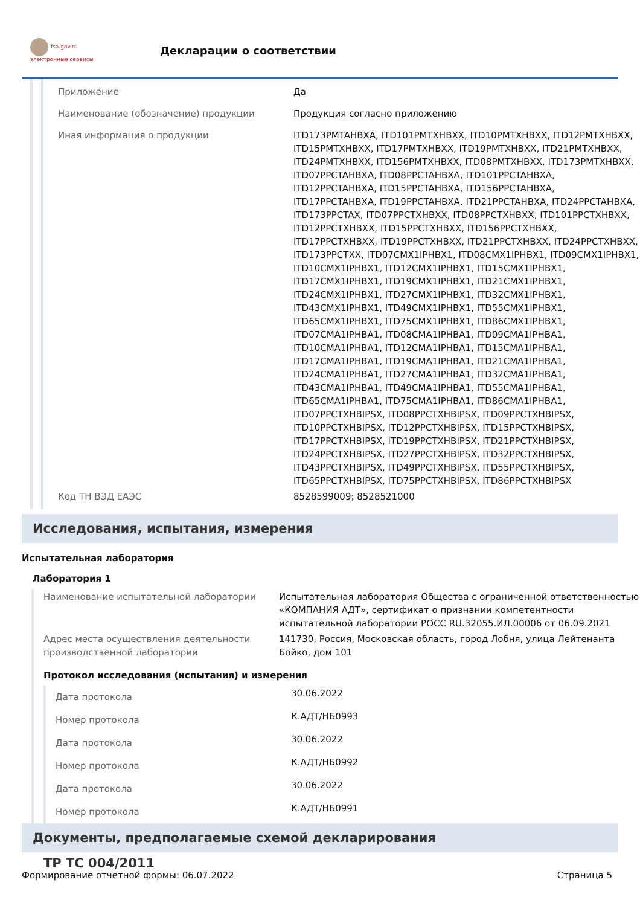fsa.gov.ru
электронные сервисы
Декларации о соответствии
| Приложение | Да |
| Наименование (обозначение) продукции | Продукция согласно приложению |
| Иная информация о продукции | ITD173PMTAHBXA, ITD101PMTXHBXX, ITD10PMTXHBXX, ITD12PMTXHBXX, ITD15PMTXHBXX, ITD17PMTXHBXX, ITD19PMTXHBXX, ITD21PMTXHBXX, ITD24PMTXHBXX, ITD156PMTXHBXX, ITD08PMTXHBXX, ITD173PMTXHBXX, ITD07PPCTAHBXA, ITD08PPCTAHBXA, ITD101PPCTAHBXA, ITD12PPCTAHBXA, ITD15PPCTAHBXA, ITD156PPCTAHBXA, ITD17PPCTAHBXA, ITD19PPCTAHBXA, ITD21PPCTAHBXA, ITD24PPCTAHBXA, ITD173PPCTAX, ITD07PPCTXHBXX, ITD08PPCTXHBXX, ITD101PPCTXHBXX, ITD12PPCTXHBXX, ITD15PPCTXHBXX, ITD156PPCTXHBXX, ITD17PPCTXHBXX, ITD19PPCTXHBXX, ITD21PPCTXHBXX, ITD24PPCTXHBXX, ITD173PPCTXX, ITD07CMX1IPHBX1, ITD08CMX1IPHBX1, ITD09CMX1IPHBX1, ITD10CMX1IPHBX1, ITD12CMX1IPHBX1, ITD15CMX1IPHBX1, ITD17CMX1IPHBX1, ITD19CMX1IPHBX1, ITD21CMX1IPHBX1, ITD24CMX1IPHBX1, ITD27CMX1IPHBX1, ITD32CMX1IPHBX1, ITD43CMX1IPHBX1, ITD49CMX1IPHBX1, ITD55CMX1IPHBX1, ITD65CMX1IPHBX1, ITD75CMX1IPHBX1, ITD86CMX1IPHBX1, ITD07CMA1IPHBA1, ITD08CMA1IPHBA1, ITD09CMA1IPHBA1, ITD10CMA1IPHBA1, ITD12CMA1IPHBA1, ITD15CMA1IPHBA1, ITD17CMA1IPHBA1, ITD19CMA1IPHBA1, ITD21CMA1IPHBA1, ITD24CMA1IPHBA1, ITD27CMA1IPHBA1, ITD32CMA1IPHBA1, ITD43CMA1IPHBA1, ITD49CMA1IPHBA1, ITD55CMA1IPHBA1, ITD65CMA1IPHBA1, ITD75CMA1IPHBA1, ITD86CMA1IPHBA1, ITD07PPCTXHBIPSX, ITD08PPCTXHBIPSX, ITD09PPCTXHBIPSX, ITD10PPCTXHBIPSX, ITD12PPCTXHBIPSX, ITD15PPCTXHBIPSX, ITD17PPCTXHBIPSX, ITD19PPCTXHBIPSX, ITD21PPCTXHBIPSX, ITD24PPCTXHBIPSX, ITD27PPCTXHBIPSX, ITD32PPCTXHBIPSX, ITD43PPCTXHBIPSX, ITD49PPCTXHBIPSX, ITD55PPCTXHBIPSX, ITD65PPCTXHBIPSX, ITD75PPCTXHBIPSX, ITD86PPCTXHBIPSX |
| Код ТН ВЭД ЕАЭС | 8528599009; 8528521000 |
Исследования, испытания, измерения
Испытательная лаборатория
Лаборатория 1
| Наименование испытательной лаборатории | Испытательная лаборатория Общества с ограниченной ответственностью «КОМПАНИЯ АДТ», сертификат о признании компетентности испытательной лаборатории РОСС RU.32055.ИЛ.00006 от 06.09.2021 |
| Адрес места осуществления деятельности производственной лаборатории | 141730, Россия, Московская область, город Лобня, улица Лейтенанта Бойко, дом 101 |
Протокол исследования (испытания) и измерения
| Дата протокола | 30.06.2022 |
| Номер протокола | К.АДТ/НБ0993 |
| Дата протокола | 30.06.2022 |
| Номер протокола | К.АДТ/НБ0992 |
| Дата протокола | 30.06.2022 |
| Номер протокола | К.АДТ/НБ0991 |
Документы, предполагаемые схемой декларирования
ТР ТС 004/2011
Формирование отчетной формы: 06.07.2022 Страница 5